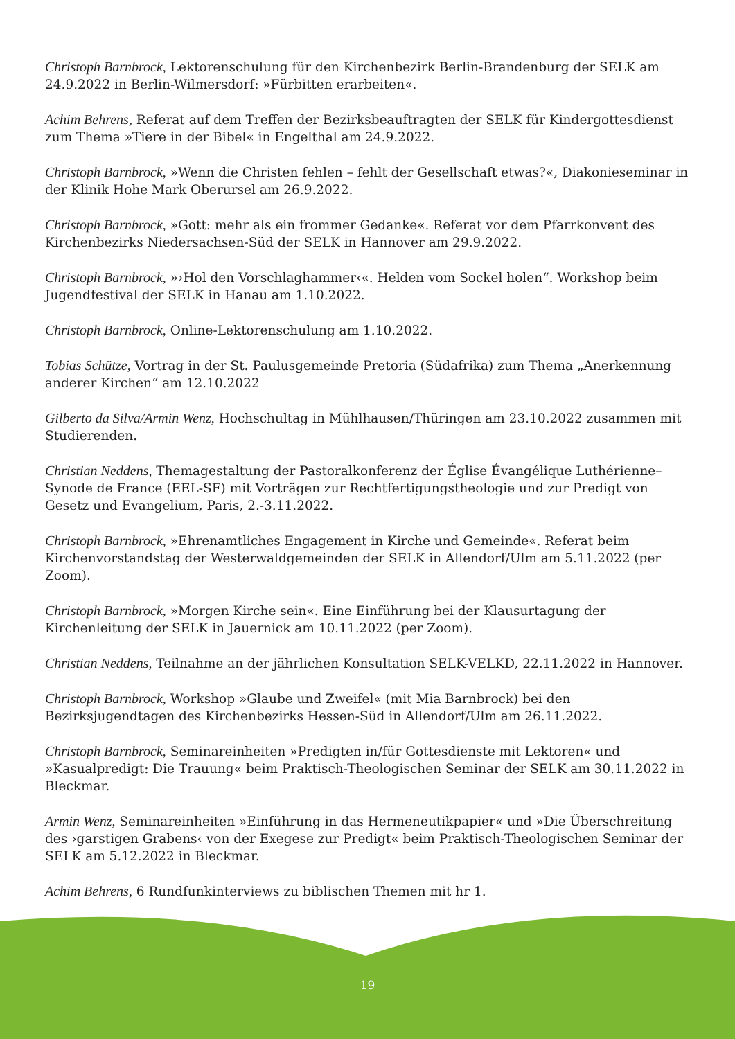Christoph Barnbrock, Lektorenschulung für den Kirchenbezirk Berlin-Brandenburg der SELK am 24.9.2022 in Berlin-Wilmersdorf: »Fürbitten erarbeiten«.
Achim Behrens, Referat auf dem Treffen der Bezirksbeauftragten der SELK für Kindergottesdienst zum Thema »Tiere in der Bibel« in Engelthal am 24.9.2022.
Christoph Barnbrock, »Wenn die Christen fehlen – fehlt der Gesellschaft etwas?«, Diakonieseminar in der Klinik Hohe Mark Oberursel am 26.9.2022.
Christoph Barnbrock, »Gott: mehr als ein frommer Gedanke«. Referat vor dem Pfarrkonvent des Kirchenbezirks Niedersachsen-Süd der SELK in Hannover am 29.9.2022.
Christoph Barnbrock, »›Hol den Vorschlaghammer‹«. Helden vom Sockel holen“. Workshop beim Jugendfestival der SELK in Hanau am 1.10.2022.
Christoph Barnbrock, Online-Lektorenschulung am 1.10.2022.
Tobias Schütze, Vortrag in der St. Paulusgemeinde Pretoria (Südafrika) zum Thema „Anerkennung anderer Kirchen“ am 12.10.2022
Gilberto da Silva/Armin Wenz, Hochschultag in Mühlhausen/Thüringen am 23.10.2022 zusammen mit Studierenden.
Christian Neddens, Themagestaltung der Pastoralkonferenz der Église Évangélique Luthérienne–Synode de France (EEL-SF) mit Vorträgen zur Rechtfertigungstheologie und zur Predigt von Gesetz und Evangelium, Paris, 2.-3.11.2022.
Christoph Barnbrock, »Ehrenamtliches Engagement in Kirche und Gemeinde«. Referat beim Kirchenvorstandstag der Westerwaldgemeinden der SELK in Allendorf/Ulm am 5.11.2022 (per Zoom).
Christoph Barnbrock, »Morgen Kirche sein«. Eine Einführung bei der Klausurtagung der Kirchenleitung der SELK in Jauernick am 10.11.2022 (per Zoom).
Christian Neddens, Teilnahme an der jährlichen Konsultation SELK-VELKD, 22.11.2022 in Hannover.
Christoph Barnbrock, Workshop »Glaube und Zweifel« (mit Mia Barnbrock) bei den Bezirksjugendtagen des Kirchenbezirks Hessen-Süd in Allendorf/Ulm am 26.11.2022.
Christoph Barnbrock, Seminareinheiten »Predigten in/für Gottesdienste mit Lektoren« und »Kasualpredigt: Die Trauung« beim Praktisch-Theologischen Seminar der SELK am 30.11.2022 in Bleckmar.
Armin Wenz, Seminareinheiten »Einführung in das Hermeneutikpapier« und »Die Überschreitung des ›garstigen Grabens‹ von der Exegese zur Predigt« beim Praktisch-Theologischen Seminar der SELK am 5.12.2022 in Bleckmar.
Achim Behrens, 6 Rundfunkinterviews zu biblischen Themen mit hr 1.
19